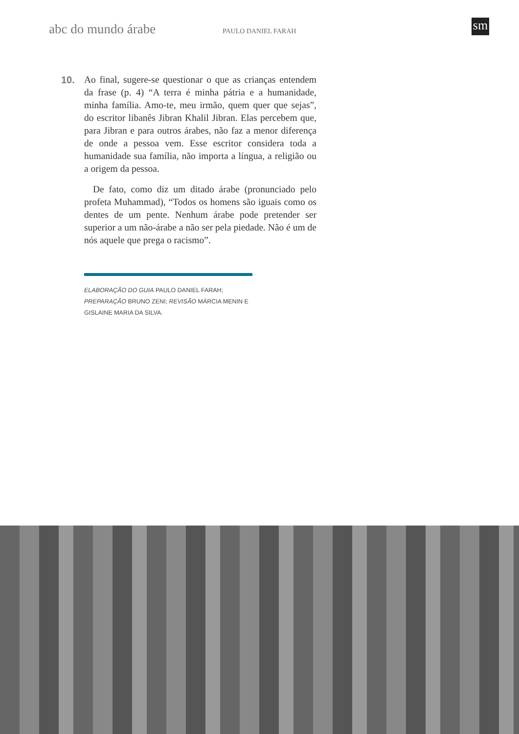abc do mundo árabe PAULO DANIEL FARAH sm
10. Ao final, sugere-se questionar o que as crianças entendem da frase (p. 4) “A terra é minha pátria e a humanidade, minha família. Amo-te, meu irmão, quem quer que sejas”, do escritor libanês Jibran Khalil Jibran. Elas percebem que, para Jibran e para outros árabes, não faz a menor diferença de onde a pessoa vem. Esse escritor considera toda a humanidade sua família, não importa a língua, a religião ou a origem da pessoa.
De fato, como diz um ditado árabe (pronunciado pelo profeta Muhammad), “Todos os homens são iguais como os dentes de um pente. Nenhum árabe pode pretender ser superior a um não-árabe a não ser pela piedade. Não é um de nós aquele que prega o racismo”.
ELABORAÇÃO DO GUIA PAULO DANIEL FARAH;
PREPARAÇÃO BRUNO ZENI; REVISÃO MÁRCIA MENIN E
GISLAINE MARIA DA SILVA.